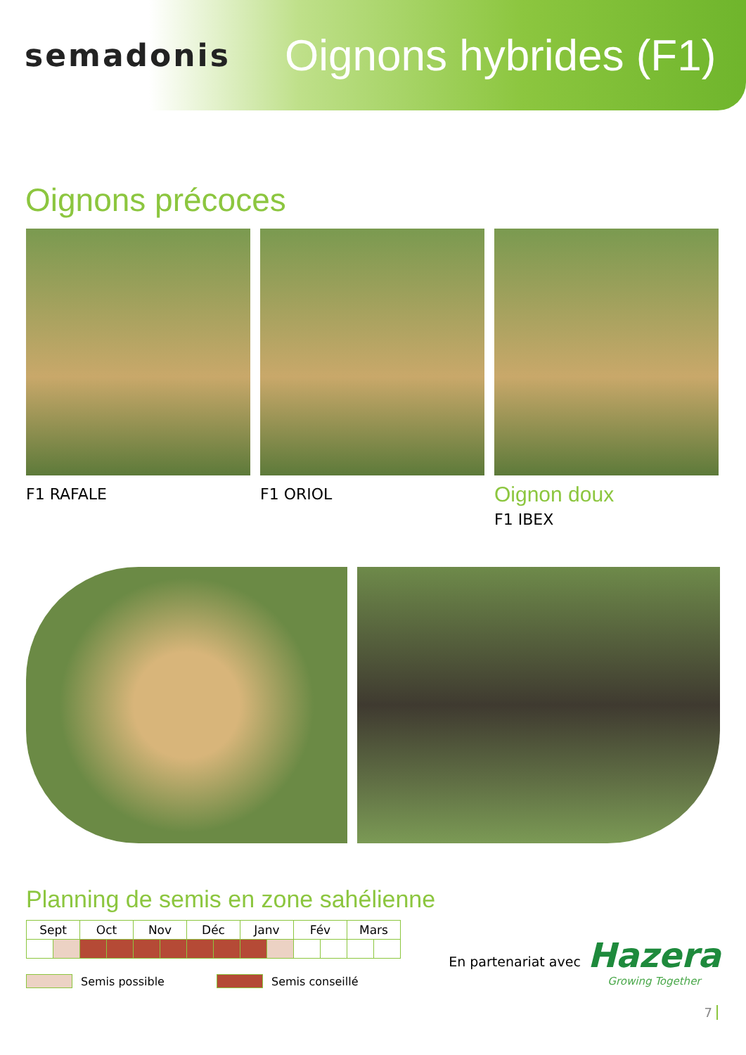semadonis
Oignons hybrides (F1)
Oignons précoces
F1 RAFALE F1 ORIOL
Oignon doux
F1 IBEX
Planning de semis en zone sahélienne
| Sept | | Oct | | Nov | | Déc | | Janv | | Fév | | Mars | |
| --- | --- | --- | --- | --- | --- | --- | --- | --- | --- | --- | --- | --- | --- |
Semis possible Semis conseillé
En partenariat avec
Hazera
Growing Together
7